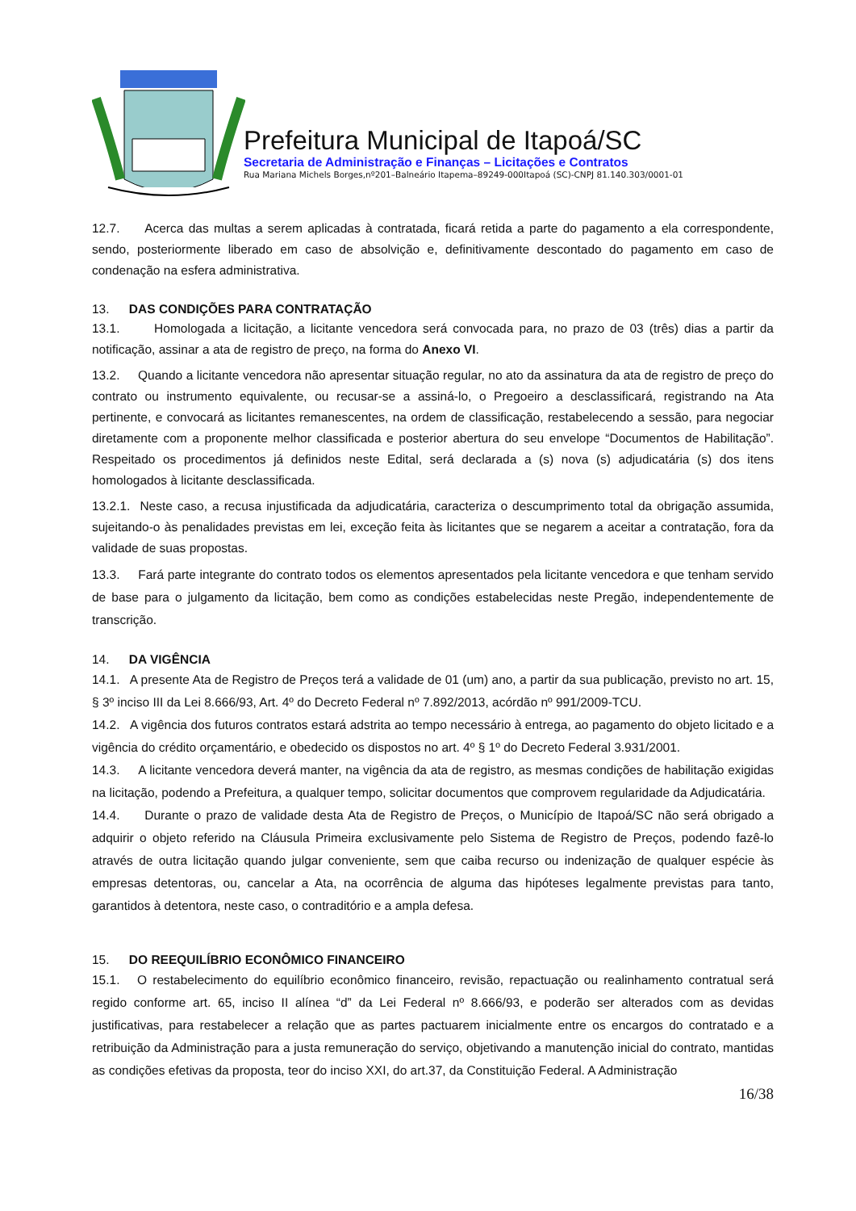Prefeitura Municipal de Itapoá/SC
Secretaria de Administração e Finanças – Licitações e Contratos
Rua Mariana Michels Borges,nº201–Balneário Itapema–89249-000Itapoá (SC)-CNPJ 81.140.303/0001-01
12.7. Acerca das multas a serem aplicadas à contratada, ficará retida a parte do pagamento a ela correspondente, sendo, posteriormente liberado em caso de absolvição e, definitivamente descontado do pagamento em caso de condenação na esfera administrativa.
13. DAS CONDIÇÕES PARA CONTRATAÇÃO
13.1. Homologada a licitação, a licitante vencedora será convocada para, no prazo de 03 (três) dias a partir da notificação, assinar a ata de registro de preço, na forma do Anexo VI.
13.2. Quando a licitante vencedora não apresentar situação regular, no ato da assinatura da ata de registro de preço do contrato ou instrumento equivalente, ou recusar-se a assiná-lo, o Pregoeiro a desclassificará, registrando na Ata pertinente, e convocará as licitantes remanescentes, na ordem de classificação, restabelecendo a sessão, para negociar diretamente com a proponente melhor classificada e posterior abertura do seu envelope “Documentos de Habilitação”. Respeitado os procedimentos já definidos neste Edital, será declarada a (s) nova (s) adjudicatária (s) dos itens homologados à licitante desclassificada.
13.2.1. Neste caso, a recusa injustificada da adjudicatária, caracteriza o descumprimento total da obrigação assumida, sujeitando-o às penalidades previstas em lei, exceção feita às licitantes que se negarem a aceitar a contratação, fora da validade de suas propostas.
13.3. Fará parte integrante do contrato todos os elementos apresentados pela licitante vencedora e que tenham servido de base para o julgamento da licitação, bem como as condições estabelecidas neste Pregão, independentemente de transcrição.
14. DA VIGÊNCIA
14.1. A presente Ata de Registro de Preços terá a validade de 01 (um) ano, a partir da sua publicação, previsto no art. 15, § 3º inciso III da Lei 8.666/93, Art. 4º do Decreto Federal nº 7.892/2013, acórdão nº 991/2009-TCU.
14.2. A vigência dos futuros contratos estará adstrita ao tempo necessário à entrega, ao pagamento do objeto licitado e a vigência do crédito orçamentário, e obedecido os dispostos no art. 4º § 1º do Decreto Federal 3.931/2001.
14.3. A licitante vencedora deverá manter, na vigência da ata de registro, as mesmas condições de habilitação exigidas na licitação, podendo a Prefeitura, a qualquer tempo, solicitar documentos que comprovem regularidade da Adjudicatária.
14.4. Durante o prazo de validade desta Ata de Registro de Preços, o Município de Itapoá/SC não será obrigado a adquirir o objeto referido na Cláusula Primeira exclusivamente pelo Sistema de Registro de Preços, podendo fazê-lo através de outra licitação quando julgar conveniente, sem que caiba recurso ou indenização de qualquer espécie às empresas detentoras, ou, cancelar a Ata, na ocorrência de alguma das hipóteses legalmente previstas para tanto, garantidos à detentora, neste caso, o contraditório e a ampla defesa.
15. DO REEQUILÍBRIO ECONÔMICO FINANCEIRO
15.1. O restabelecimento do equilíbrio econômico financeiro, revisão, repactuação ou realinhamento contratual será regido conforme art. 65, inciso II alínea “d” da Lei Federal nº 8.666/93, e poderão ser alterados com as devidas justificativas, para restabelecer a relação que as partes pactuarem inicialmente entre os encargos do contratado e a retribuição da Administração para a justa remuneração do serviço, objetivando a manutenção inicial do contrato, mantidas as condições efetivas da proposta, teor do inciso XXI, do art.37, da Constituição Federal. A Administração
16/38